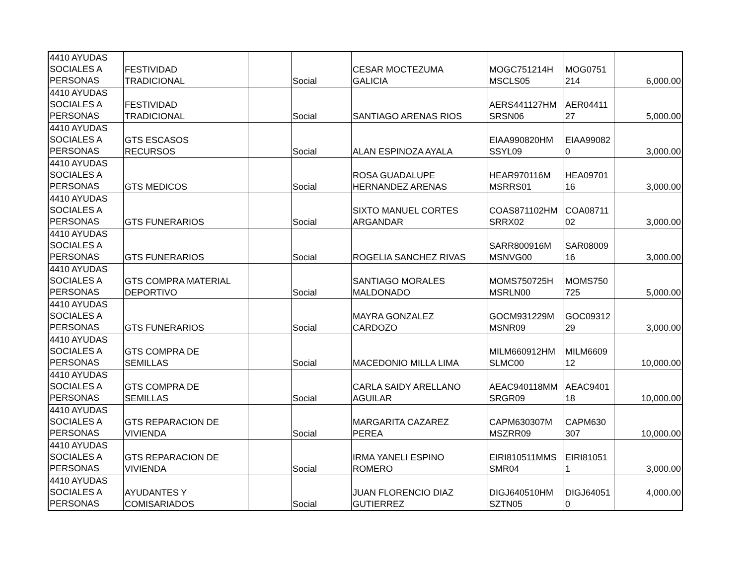| 4410 AYUDAS SOCIALES A PERSONAS | FESTIVIDAD TRADICIONAL | | Social | CESAR MOCTEZUMA GALICIA | MOGC751214H MSCLS05 | MOG0751 214 | 6,000.00 |
| 4410 AYUDAS SOCIALES A PERSONAS | FESTIVIDAD TRADICIONAL | | Social | SANTIAGO ARENAS RIOS | AERS441127HM SRSN06 | AER04411 27 | 5,000.00 |
| 4410 AYUDAS SOCIALES A PERSONAS | GTS ESCASOS RECURSOS | | Social | ALAN ESPINOZA AYALA | EIAA990820HM SSYL09 | EIAA99082 0 | 3,000.00 |
| 4410 AYUDAS SOCIALES A PERSONAS | GTS MEDICOS | | Social | ROSA GUADALUPE HERNANDEZ ARENAS | HEAR970116M MSRRS01 | HEA09701 16 | 3,000.00 |
| 4410 AYUDAS SOCIALES A PERSONAS | GTS FUNERARIOS | | Social | SIXTO MANUEL CORTES ARGANDAR | COAS871102HM SRRX02 | COA08711 02 | 3,000.00 |
| 4410 AYUDAS SOCIALES A PERSONAS | GTS FUNERARIOS | | Social | ROGELIA SANCHEZ RIVAS | SARR800916M MSNVG00 | SAR08009 16 | 3,000.00 |
| 4410 AYUDAS SOCIALES A PERSONAS | GTS COMPRA MATERIAL DEPORTIVO | | Social | SANTIAGO MORALES MALDONADO | MOMS750725H MSRLN00 | MOMS750 725 | 5,000.00 |
| 4410 AYUDAS SOCIALES A PERSONAS | GTS FUNERARIOS | | Social | MAYRA GONZALEZ CARDOZO | GOCM931229M MSNR09 | GOC09312 29 | 3,000.00 |
| 4410 AYUDAS SOCIALES A PERSONAS | GTS COMPRA DE SEMILLAS | | Social | MACEDONIO MILLA LIMA | MILM660912HM SLMC00 | MILM6609 12 | 10,000.00 |
| 4410 AYUDAS SOCIALES A PERSONAS | GTS COMPRA DE SEMILLAS | | Social | CARLA SAIDY ARELLANO AGUILAR | AEAC940118MM SRGR09 | AEAC9401 18 | 10,000.00 |
| 4410 AYUDAS SOCIALES A PERSONAS | GTS REPARACION DE VIVIENDA | | Social | MARGARITA CAZAREZ PEREA | CAPM630307M MSZRR09 | CAPM630 307 | 10,000.00 |
| 4410 AYUDAS SOCIALES A PERSONAS | GTS REPARACION DE VIVIENDA | | Social | IRMA YANELI ESPINO ROMERO | EIRI810511MMS SMR04 | EIRI81051 1 | 3,000.00 |
| 4410 AYUDAS SOCIALES A PERSONAS | AYUDANTES Y COMISARIADOS | | Social | JUAN FLORENCIO DIAZ GUTIERREZ | DIGJ640510HM SZTN05 | DIGJ64051 0 | 4,000.00 |